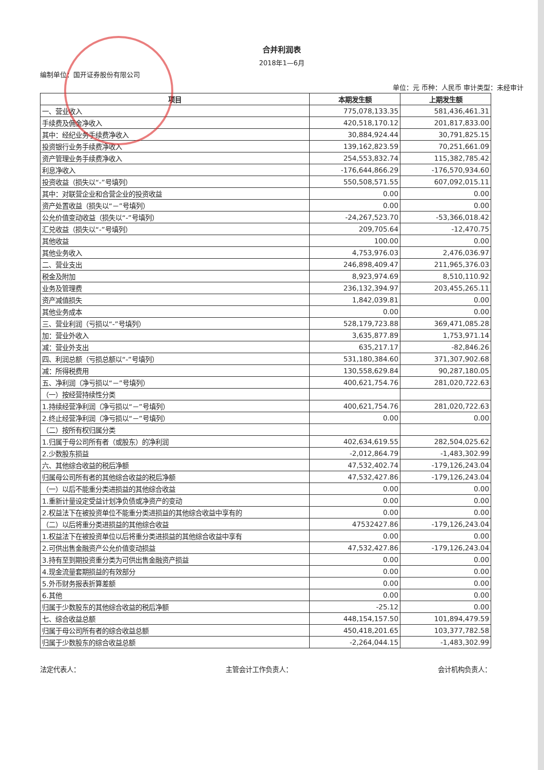合并利润表
2018年1—6月
编制单位：国开证券股份有限公司
单位：元 币种：人民币 审计类型：未经审计
| 项目 | 本期发生额 | 上期发生额 |
| --- | --- | --- |
| 一、营业收入 | 775,078,133.35 | 581,436,461.31 |
| 手续费及佣金净收入 | 420,518,170.12 | 201,817,833.00 |
| 其中：经纪业务手续费净收入 | 30,884,924.44 | 30,791,825.15 |
| 投资银行业务手续费净收入 | 139,162,823.59 | 70,251,661.09 |
| 资产管理业务手续费净收入 | 254,553,832.74 | 115,382,785.42 |
| 利息净收入 | -176,644,866.29 | -176,570,934.60 |
| 投资收益（损失以“-”号填列） | 550,508,571.55 | 607,092,015.11 |
| 其中：对联营企业和合营企业的投资收益 | 0.00 | 0.00 |
| 资产处置收益（损失以“－”号填列） | 0.00 | 0.00 |
| 公允价值变动收益（损失以“-”号填列） | -24,267,523.70 | -53,366,018.42 |
| 汇兑收益（损失以“-”号填列） | 209,705.64 | -12,470.75 |
| 其他收益 | 100.00 | 0.00 |
| 其他业务收入 | 4,753,976.03 | 2,476,036.97 |
| 二、营业支出 | 246,898,409.47 | 211,965,376.03 |
| 税金及附加 | 8,923,974.69 | 8,510,110.92 |
| 业务及管理费 | 236,132,394.97 | 203,455,265.11 |
| 资产减值损失 | 1,842,039.81 | 0.00 |
| 其他业务成本 | 0.00 | 0.00 |
| 三、营业利润（亏损以“-”号填列） | 528,179,723.88 | 369,471,085.28 |
| 加：营业外收入 | 3,635,877.89 | 1,753,971.14 |
| 减：营业外支出 | 635,217.17 | -82,846.26 |
| 四、利润总额（亏损总额以“-”号填列） | 531,180,384.60 | 371,307,902.68 |
| 减：所得税费用 | 130,558,629.84 | 90,287,180.05 |
| 五、净利润（净亏损以“－”号填列） | 400,621,754.76 | 281,020,722.63 |
| （一）按经营持续性分类 | | |
| 1.持续经营净利润（净亏损以“－”号填列） | 400,621,754.76 | 281,020,722.63 |
| 2.终止经营净利润（净亏损以“－”号填列） | 0.00 | 0.00 |
| （二）按所有权归属分类 | | |
| 1.归属于母公司所有者（或股东）的净利润 | 402,634,619.55 | 282,504,025.62 |
| 2.少数股东损益 | -2,012,864.79 | -1,483,302.99 |
| 六、其他综合收益的税后净额 | 47,532,402.74 | -179,126,243.04 |
| 归属母公司所有者的其他综合收益的税后净额 | 47,532,427.86 | -179,126,243.04 |
| （一）以后不能重分类进损益的其他综合收益 | 0.00 | 0.00 |
| 1.重新计量设定受益计划净负债或净资产的变动 | 0.00 | 0.00 |
| 2.权益法下在被投资单位不能重分类进损益的其他综合收益中享有的 | 0.00 | 0.00 |
| （二）以后将重分类进损益的其他综合收益 | 47532427.86 | -179,126,243.04 |
| 1.权益法下在被投资单位以后将重分类进损益的其他综合收益中享有 | 0.00 | 0.00 |
| 2.可供出售金融资产公允价值变动损益 | 47,532,427.86 | -179,126,243.04 |
| 3.持有至到期投资重分类为可供出售金融资产损益 | 0.00 | 0.00 |
| 4.现金流量套期损益的有效部分 | 0.00 | 0.00 |
| 5.外币财务报表折算差额 | 0.00 | 0.00 |
| 6.其他 | 0.00 | 0.00 |
| 归属于少数股东的其他综合收益的税后净额 | -25.12 | 0.00 |
| 七、综合收益总额 | 448,154,157.50 | 101,894,479.59 |
| 归属于母公司所有者的综合收益总额 | 450,418,201.65 | 103,377,782.58 |
| 归属于少数股东的综合收益总额 | -2,264,044.15 | -1,483,302.99 |
法定代表人： 主管会计工作负责人： 会计机构负责人：